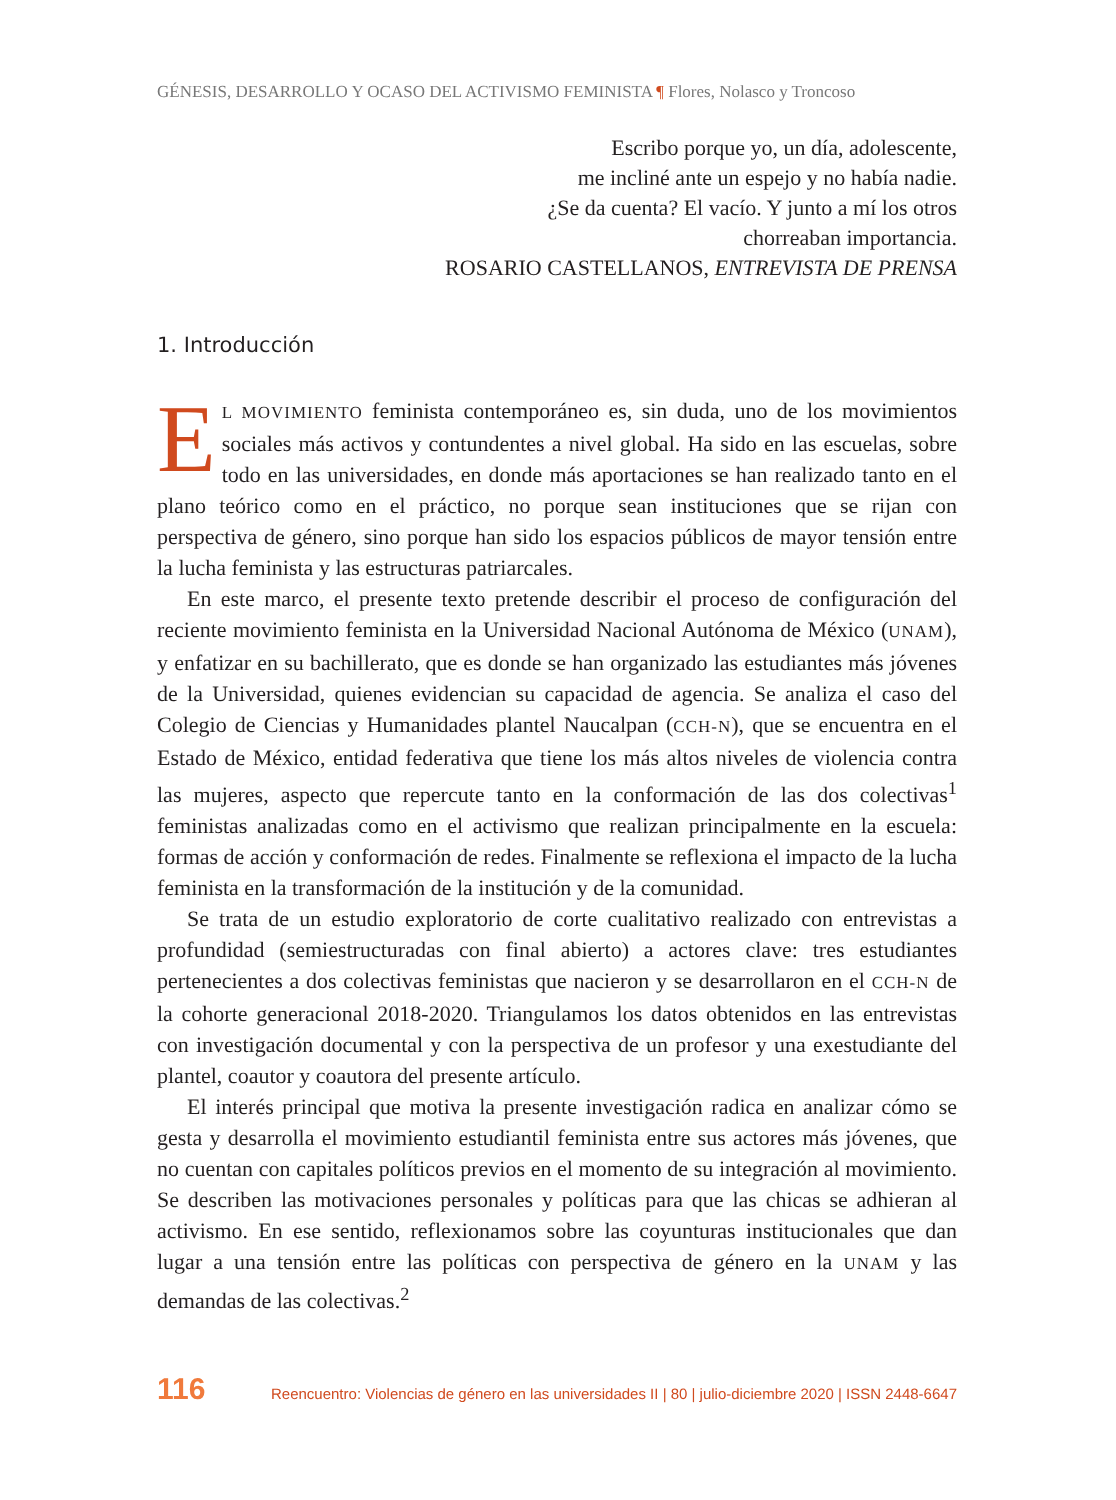GÉNESIS, DESARROLLO Y OCASO DEL ACTIVISMO FEMINISTA ¶ Flores, Nolasco y Troncoso
Escribo porque yo, un día, adolescente,
me incliné ante un espejo y no había nadie.
¿Se da cuenta? El vacío. Y junto a mí los otros
chorreaban importancia.
ROSARIO CASTELLANOS, ENTREVISTA DE PRENSA
1. Introducción
EL MOVIMIENTO feminista contemporáneo es, sin duda, uno de los movimientos sociales más activos y contundentes a nivel global. Ha sido en las escuelas, sobre todo en las universidades, en donde más aportaciones se han realizado tanto en el plano teórico como en el práctico, no porque sean instituciones que se rijan con perspectiva de género, sino porque han sido los espacios públicos de mayor tensión entre la lucha feminista y las estructuras patriarcales.
En este marco, el presente texto pretende describir el proceso de configuración del reciente movimiento feminista en la Universidad Nacional Autónoma de México (UNAM), y enfatizar en su bachillerato, que es donde se han organizado las estudiantes más jóvenes de la Universidad, quienes evidencian su capacidad de agencia. Se analiza el caso del Colegio de Ciencias y Humanidades plantel Naucalpan (CCH-N), que se encuentra en el Estado de México, entidad federativa que tiene los más altos niveles de violencia contra las mujeres, aspecto que repercute tanto en la conformación de las dos colectivas<sup>1</sup> feministas analizadas como en el activismo que realizan principalmente en la escuela: formas de acción y conformación de redes. Finalmente se reflexiona el impacto de la lucha feminista en la transformación de la institución y de la comunidad.
Se trata de un estudio exploratorio de corte cualitativo realizado con entrevistas a profundidad (semiestructuradas con final abierto) a actores clave: tres estudiantes pertenecientes a dos colectivas feministas que nacieron y se desarrollaron en el CCH-N de la cohorte generacional 2018-2020. Triangulamos los datos obtenidos en las entrevistas con investigación documental y con la perspectiva de un profesor y una exestudiante del plantel, coautor y coautora del presente artículo.
El interés principal que motiva la presente investigación radica en analizar cómo se gesta y desarrolla el movimiento estudiantil feminista entre sus actores más jóvenes, que no cuentan con capitales políticos previos en el momento de su integración al movimiento. Se describen las motivaciones personales y políticas para que las chicas se adhieran al activismo. En ese sentido, reflexionamos sobre las coyunturas institucionales que dan lugar a una tensión entre las políticas con perspectiva de género en la UNAM y las demandas de las colectivas.<sup>2</sup>
116 Reencuentro: Violencias de género en las universidades II | 80 | julio-diciembre 2020 | ISSN 2448-6647